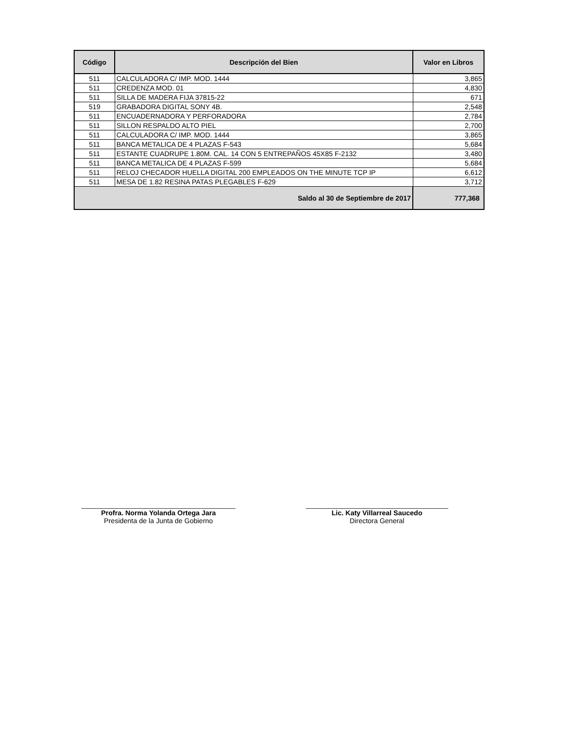| Código | Descripción del Bien | Valor en Libros |
| --- | --- | --- |
| 511 | CALCULADORA C/ IMP. MOD. 1444 | 3,865 |
| 511 | CREDENZA MOD. 01 | 4,830 |
| 511 | SILLA DE MADERA FIJA 37815-22 | 671 |
| 519 | GRABADORA DIGITAL SONY 4B. | 2,548 |
| 511 | ENCUADERNADORA Y PERFORADORA | 2,784 |
| 511 | SILLON RESPALDO ALTO PIEL | 2,700 |
| 511 | CALCULADORA C/ IMP. MOD. 1444 | 3,865 |
| 511 | BANCA METALICA DE 4 PLAZAS F-543 | 5,684 |
| 511 | ESTANTE CUADRUPE 1.80M. CAL. 14 CON 5 ENTREPAÑOS 45X85 F-2132 | 3,480 |
| 511 | BANCA METALICA DE 4 PLAZAS F-599 | 5,684 |
| 511 | RELOJ CHECADOR HUELLA DIGITAL 200 EMPLEADOS ON THE MINUTE TCP IP | 6,612 |
| 511 | MESA DE 1.82 RESINA PATAS PLEGABLES F-629 | 3,712 |
| Saldo al 30 de Septiembre de 2017 | | 777,368 |
________________________________________
Profra. Norma Yolanda Ortega Jara
Presidenta de la Junta de Gobierno
_____________________________________
Lic. Katy Villarreal Saucedo
Directora General